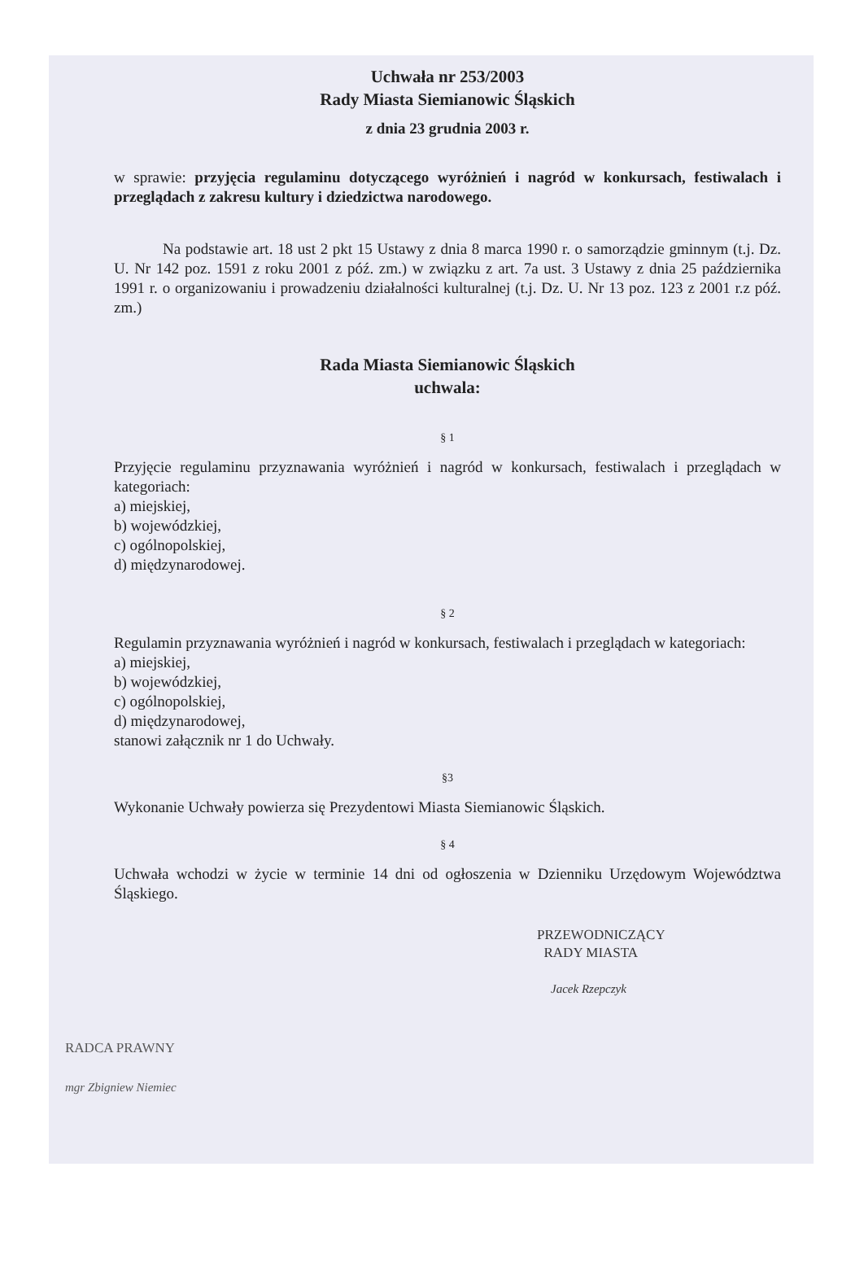Uchwała nr 253/2003
Rady Miasta Siemianowic Śląskich
z dnia 23 grudnia 2003 r.
w sprawie: przyjęcia regulaminu dotyczącego wyróżnień i nagród w konkursach, festiwalach i przeglądach z zakresu kultury i dziedzictwa narodowego.
Na podstawie art. 18 ust 2 pkt 15 Ustawy z dnia 8 marca 1990 r. o samorządzie gminnym (t.j. Dz. U. Nr 142 poz. 1591 z roku 2001 z póź. zm.) w związku z art. 7a ust. 3 Ustawy z dnia 25 października 1991 r. o organizowaniu i prowadzeniu działalności kulturalnej (t.j. Dz. U. Nr 13 poz. 123 z 2001 r.z póź. zm.)
Rada Miasta Siemianowic Śląskich
uchwala:
§ 1
Przyjęcie regulaminu przyznawania wyróżnień i nagród w konkursach, festiwalach i przeglądach w kategoriach:
a) miejskiej,
b) wojewódzkiej,
c) ogólnopolskiej,
d) międzynarodowej.
§ 2
Regulamin przyznawania wyróżnień i nagród w konkursach, festiwalach i przeglądach w kategoriach:
a) miejskiej,
b) wojewódzkiej,
c) ogólnopolskiej,
d) międzynarodowej,
stanowi załącznik nr 1 do Uchwały.
§3
Wykonanie Uchwały powierza się Prezydentowi Miasta Siemianowic Śląskich.
§ 4
Uchwała wchodzi w życie w terminie 14 dni od ogłoszenia w Dzienniku Urzędowym Województwa Śląskiego.
PRZEWODNICZĄCY
RADY MIASTA
Jacek Rzepczyk
RADCA PRAWNY
mgr Zbigniew Niemiec